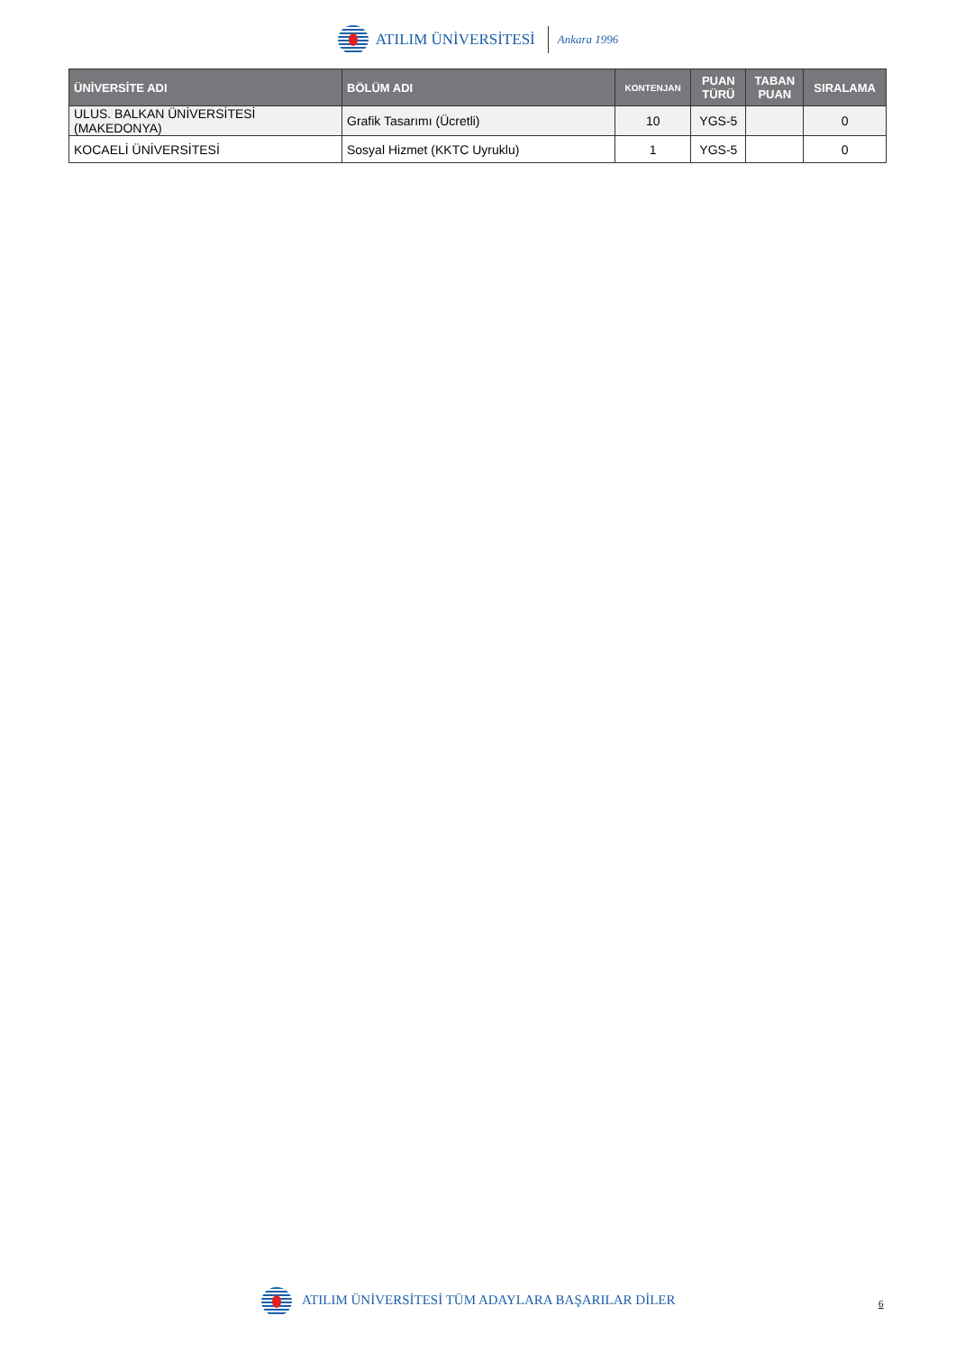ATILIM ÜNİVERSİTESİ Ankara 1996
| ÜNİVERSİTE ADI | BÖLÜM ADI | KONTENJAN | PUAN TÜRÜ | TABAN PUAN | SIRALAMA |
| --- | --- | --- | --- | --- | --- |
| ULUS. BALKAN ÜNİVERSİTESİ (MAKEDONYA) | Grafik Tasarımı (Ücretli) | 10 | YGS-5 | | 0 |
| KOCAELİ ÜNİVERSİTESİ | Sosyal Hizmet (KKTC Uyruklu) | 1 | YGS-5 | | 0 |
ATILIM ÜNİVERSİTESİ TÜM ADAYLARA BAŞARILAR DİLER
6